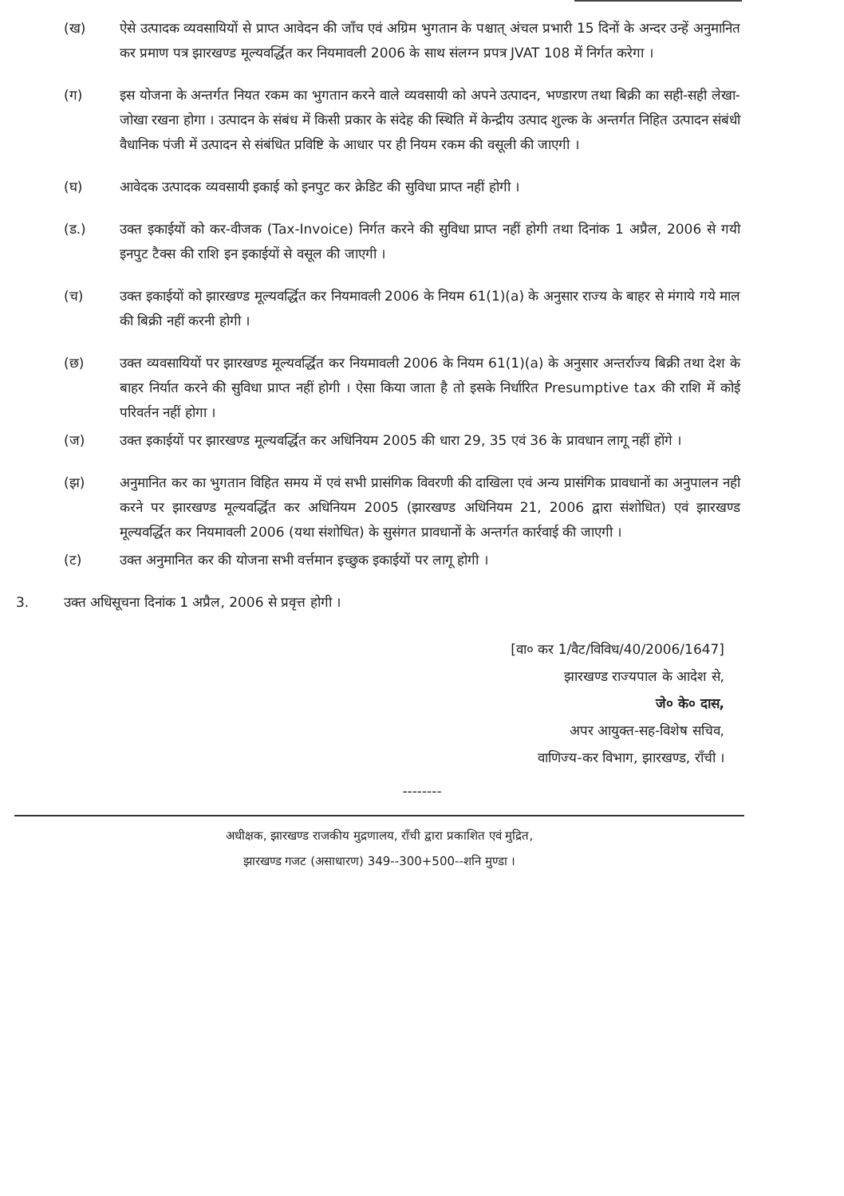(ख) ऐसे उत्पादक व्यवसायियों से प्राप्त आवेदन की जाँच एवं अग्रिम भुगतान के पश्चात् अंचल प्रभारी 15 दिनों के अन्दर उन्हें अनुमानित कर प्रमाण पत्र झारखण्ड मूल्यवर्द्धित कर नियमावली 2006 के साथ संलग्न प्रपत्र JVAT 108 में निर्गत करेगा ।
(ग) इस योजना के अन्तर्गत नियत रकम का भुगतान करने वाले व्यवसायी को अपने उत्पादन, भण्डारण तथा बिक्री का सही-सही लेखा-जोखा रखना होगा । उत्पादन के संबंध में किसी प्रकार के संदेह की स्थिति में केन्द्रीय उत्पाद शुल्क के अन्तर्गत निहित उत्पादन संबंधी वैधानिक पंजी में उत्पादन से संबंधित प्रविष्टि के आधार पर ही नियम रकम की वसूली की जाएगी ।
(घ) आवेदक उत्पादक व्यवसायी इकाई को इनपुट कर क्रेडिट की सुविधा प्राप्त नहीं होगी ।
(ड.) उक्त इकाईयों को कर-वीजक (Tax-Invoice) निर्गत करने की सुविधा प्राप्त नहीं होगी तथा दिनांक 1 अप्रैल, 2006 से गयी इनपुट टैक्स की राशि इन इकाईयों से वसूल की जाएगी ।
(च) उक्त इकाईयों को झारखण्ड मूल्यवर्द्धित कर नियमावली 2006 के नियम 61(1)(a) के अनुसार राज्य के बाहर से मंगाये गये माल की बिक्री नहीं करनी होगी ।
(छ) उक्त व्यवसायियों पर झारखण्ड मूल्यवर्द्धित कर नियमावली 2006 के नियम 61(1)(a) के अनुसार अन्तर्राज्य बिक्री तथा देश के बाहर निर्यात करने की सुविधा प्राप्त नहीं होगी । ऐसा किया जाता है तो इसके निर्धारित Presumptive tax की राशि में कोई परिवर्तन नहीं होगा ।
(ज) उक्त इकाईयों पर झारखण्ड मूल्यवर्द्धित कर अधिनियम 2005 की धारा 29, 35 एवं 36 के प्रावधान लागू नहीं होंगे ।
(झ) अनुमानित कर का भुगतान विहित समय में एवं सभी प्रासंगिक विवरणी की दाखिला एवं अन्य प्रासंगिक प्रावधानों का अनुपालन नही करने पर झारखण्ड मूल्यवर्द्धित कर अधिनियम 2005 (झारखण्ड अधिनियम 21, 2006 द्वारा संशोधित) एवं झारखण्ड मूल्यवर्द्धित कर नियमावली 2006 (यथा संशोधित) के सुसंगत प्रावधानों के अन्तर्गत कार्रवाई की जाएगी ।
(ट) उक्त अनुमानित कर की योजना सभी वर्त्तमान इच्छुक इकाईयों पर लागू होगी ।
3. उक्त अधिसूचना दिनांक 1 अप्रैल, 2006 से प्रवृत्त होगी ।
[वा० कर 1/वैट/विविध/40/2006/1647]
झारखण्ड राज्यपाल के आदेश से,
जे० के० दास,
अपर आयुक्त-सह-विशेष सचिव,
वाणिज्य-कर विभाग, झारखण्ड, राँची ।
--------
अधीक्षक, झारखण्ड राजकीय मुद्रणालय, राँची द्वारा प्रकाशित एवं मुद्रित,
झारखण्ड गजट (असाधारण) 349--300+500--शनि मुण्डा ।